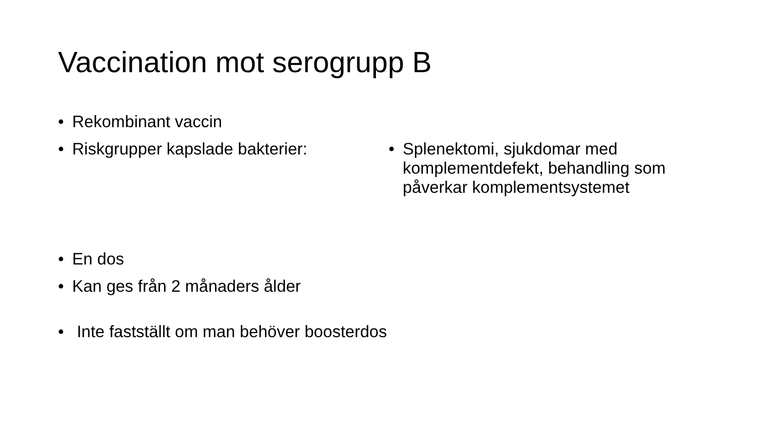Vaccination mot serogrupp B
• Rekombinant vaccin
• Riskgrupper kapslade bakterier:
• En dos
• Kan ges från 2 månaders ålder
• Inte fastställt om man behöver boosterdos
• Splenektomi, sjukdomar med komplementdefekt, behandling som påverkar komplementsystemet